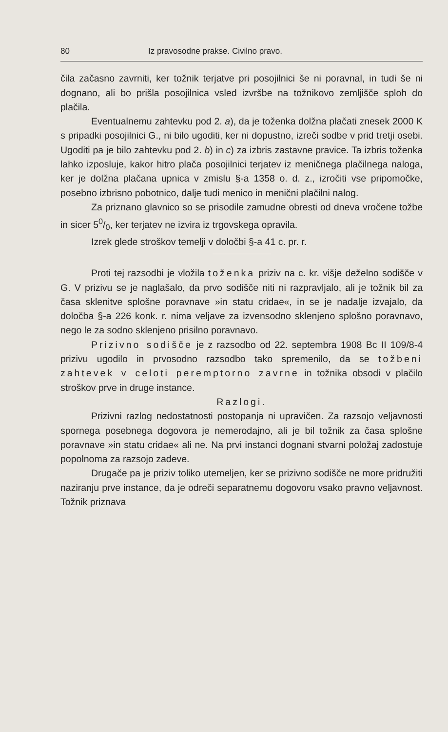80 Iz pravosodne prakse. Civilno pravo.
čila začasno zavrniti, ker tožnik terjatve pri posojilnici še ni poravnal, in tudi še ni dognano, ali bo prišla posojilnica vsled izvršbe na tožnikovo zemljišče sploh do plačila.
Eventualnemu zahtevku pod 2. a), da je toženka dolžna plačati znesek 2000 K s pripadki posojilnici G., ni bilo ugoditi, ker ni dopustno, izreči sodbe v prid tretji osebi. Ugoditi pa je bilo zahtevku pod 2. b) in c) za izbris zastavne pravice. Ta izbris toženka lahko izposluje, kakor hitro plača posojilnici terjatev iz meničnega plačilnega naloga, ker je dolžna plačana upnica v zmislu §-a 1358 o. d. z., izročiti vse pripomočke, posebno izbrisno pobotnico, dalje tudi menico in menični plačilni nalog.
Za priznano glavnico so se prisodile zamudne obresti od dneva vročene tožbe in sicer 50/0, ker terjatev ne izvira iz trgovskega opravila.
Izrek glede stroškov temelji v določbi §-a 41 c. pr. r.
Proti tej razsodbi je vložila toženka priziv na c. kr. višje deželno sodišče v G. V prizivu se je naglašalo, da prvo sodišče niti ni razpravljalo, ali je tožnik bil za časa sklenitve splošne poravnave »in statu cridae«, in se je nadalje izvajalo, da določba §-a 226 konk. r. nima veljave za izvensodno sklenjeno splošno poravnavo, nego le za sodno sklenjeno prisilno poravnavo.
Prizivno sodišče je z razsodbo od 22. septembra 1908 Bc II 109/8-4 prizivu ugodilo in prvosodno razsodbo tako spremenilo, da se tožbeni zahtevek v celoti peremptorno zavrne in tožnika obsodi v plačilo stroškov prve in druge instance.
Razlogi.
Prizivni razlog nedostatnosti postopanja ni upravičen. Za razsojo veljavnosti spornega posebnega dogovora je nemerodajno, ali je bil tožnik za časa splošne poravnave »in statu cridae« ali ne. Na prvi instanci dognani stvarni položaj zadostuje popolnoma za razsojo zadeve.
Drugače pa je priziv toliko utemeljen, ker se prizivno sodišče ne more pridružiti naziranju prve instance, da je odreči separatnemu dogovoru vsako pravno veljavnost. Tožnik priznava